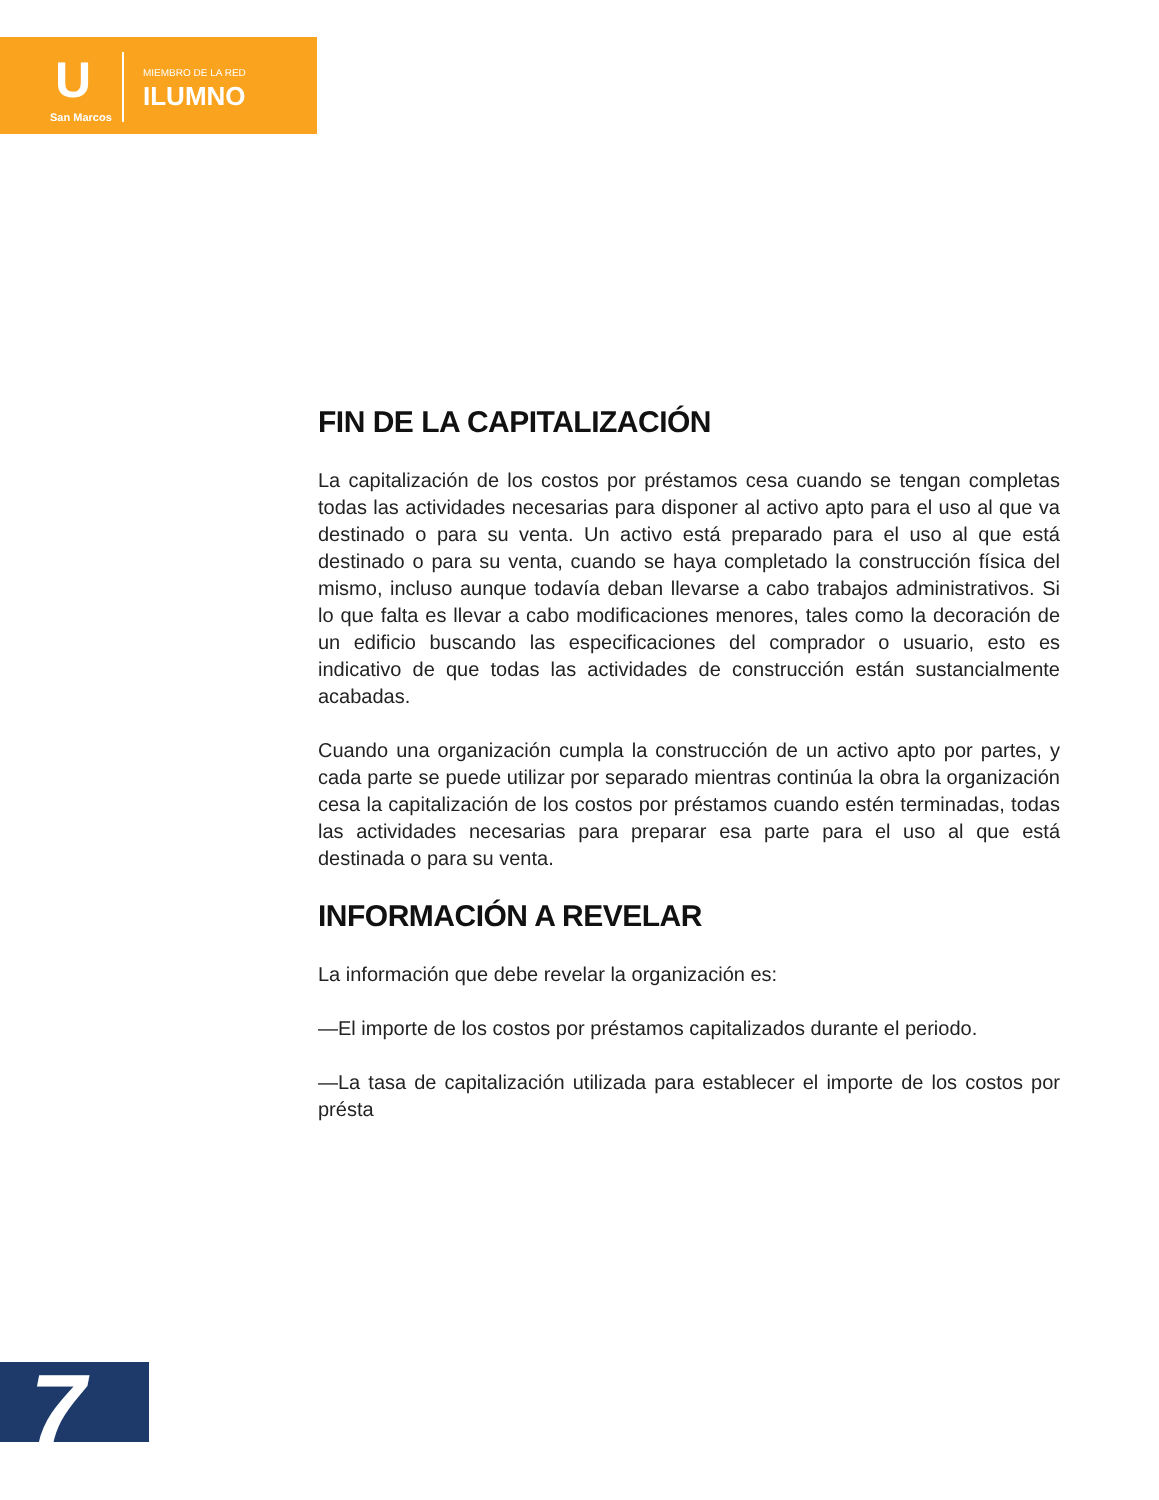U
San Marcos
MIEMBRO DE LA RED
ILUMNO
FIN DE LA CAPITALIZACIÓN
La capitalización de los costos por préstamos cesa cuando se tengan completas todas las actividades necesarias para disponer al activo apto para el uso al que va destinado o para su venta. Un activo está preparado para el uso al que está destinado o para su venta, cuando se haya completado la construcción física del mismo, incluso aunque todavía deban llevarse a cabo trabajos administrativos. Si lo que falta es llevar a cabo modificaciones menores, tales como la decoración de un edificio buscando las especificaciones del comprador o usuario, esto es indicativo de que todas las actividades de construcción están sustancialmente acabadas.
Cuando una organización cumpla la construcción de un activo apto por partes, y cada parte se puede utilizar por separado mientras continúa la obra la organización cesa la capitalización de los costos por préstamos cuando estén terminadas, todas las actividades necesarias para preparar esa parte para el uso al que está destinada o para su venta.
INFORMACIÓN A REVELAR
La información que debe revelar la organización es:
—El importe de los costos por préstamos capitalizados durante el periodo.
—La tasa de capitalización utilizada para establecer el importe de los costos por présta
7